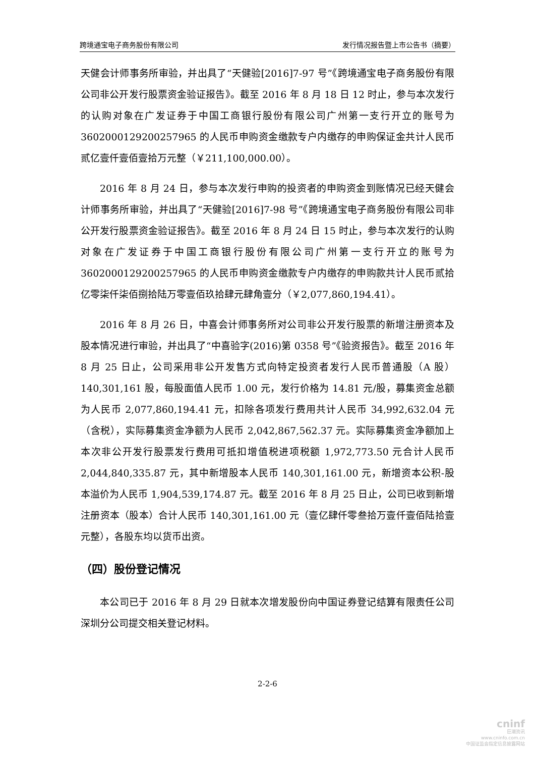跨境通宝电子商务股份有限公司 发行情况报告暨上市公告书（摘要）
天健会计师事务所审验，并出具了“天健验[2016]7-97 号”《跨境通宝电子商务股份有限公司非公开发行股票资金验证报告》。截至 2016 年 8 月 18 日 12 时止，参与本次发行的认购对象在广发证券于中国工商银行股份有限公司广州第一支行开立的账号为 3602000129200257965 的人民币申购资金缴款专户内缴存的申购保证金共计人民币贰亿壹仟壹佰壹拾万元整（￥211,100,000.00）。
2016 年 8 月 24 日，参与本次发行申购的投资者的申购资金到账情况已经天健会计师事务所审验，并出具了“天健验[2016]7-98 号”《跨境通宝电子商务股份有限公司非公开发行股票资金验证报告》。截至 2016 年 8 月 24 日 15 时止，参与本次发行的认购对象在广发证券于中国工商银行股份有限公司广州第一支行开立的账号为 3602000129200257965 的人民币申购资金缴款专户内缴存的申购款共计人民币贰拾亿零柒仟柒佰捌拾陆万零壹佰玖拾肆元肆角壹分（￥2,077,860,194.41）。
2016 年 8 月 26 日，中喜会计师事务所对公司非公开发行股票的新增注册资本及股本情况进行审验，并出具了“中喜验字(2016)第 0358 号”《验资报告》。截至 2016 年 8 月 25 日止，公司采用非公开发售方式向特定投资者发行人民币普通股（A 股）140,301,161 股，每股面值人民币 1.00 元，发行价格为 14.81 元/股，募集资金总额为人民币 2,077,860,194.41 元，扣除各项发行费用共计人民币 34,992,632.04 元（含税），实际募集资金净额为人民币 2,042,867,562.37 元。实际募集资金净额加上本次非公开发行股票发行费用可抵扣增值税进项税额 1,972,773.50 元合计人民币 2,044,840,335.87 元，其中新增股本人民币 140,301,161.00 元，新增资本公积-股本溢价为人民币 1,904,539,174.87 元。截至 2016 年 8 月 25 日止，公司已收到新增注册资本（股本）合计人民币 140,301,161.00 元（壹亿肆仟零叁拾万壹仟壹佰陆拾壹元整），各股东均以货币出资。
（四）股份登记情况
本公司已于 2016 年 8 月 29 日就本次增发股份向中国证券登记结算有限责任公司深圳分公司提交相关登记材料。
2-2-6
cninf
巨潮资讯
www.cninfo.com.cn
中国证监会指定信息披露网站